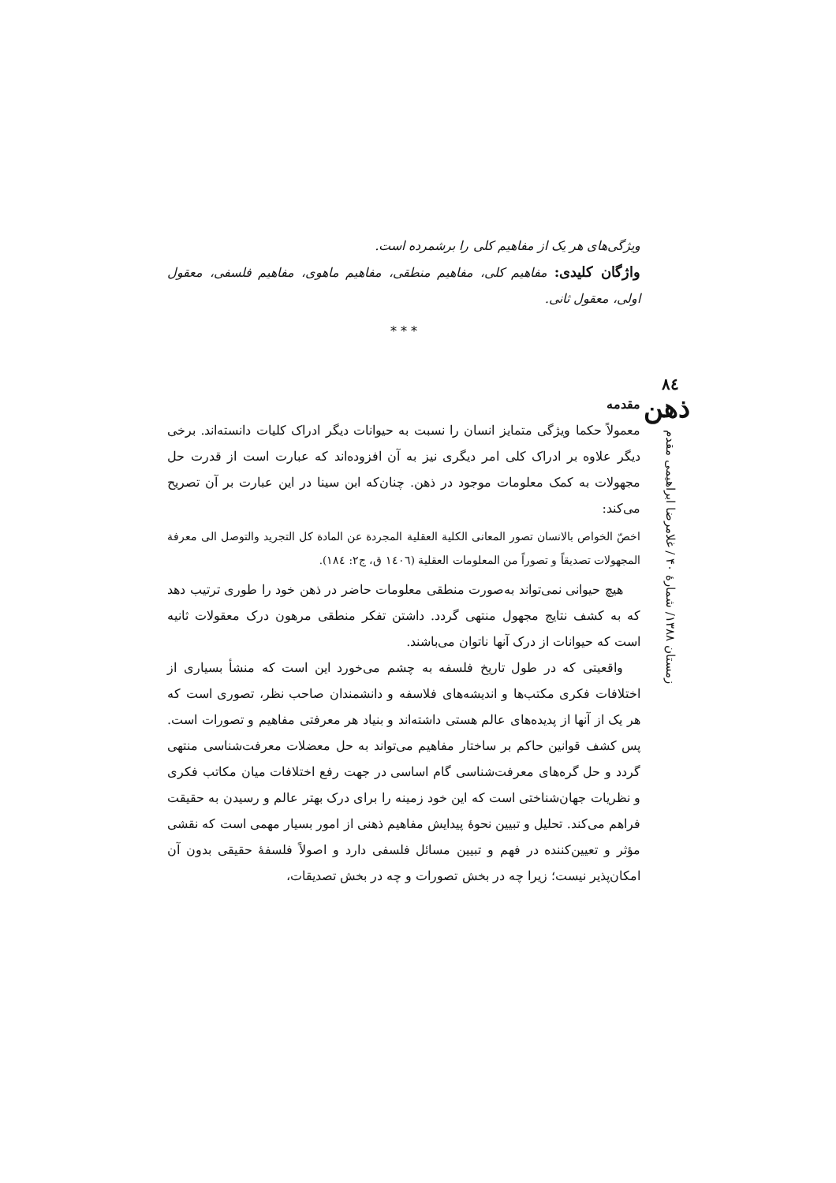٨٤
ذهن
زمستان ۱۳۸۸/ شمارهٔ ۴۰ / غلامرضا ابراهیمی مقدم
ویژگی‌های هر یک از مفاهیم کلی را برشمرده است.
واژگان کلیدی: مفاهیم کلی، مفاهیم منطقی، مفاهیم ماهوی، مفاهیم فلسفی، معقول اولی، معقول ثانی.
* * *
مقدمه
معمولاً حکما ویژگی متمایز انسان را نسبت به حیوانات دیگر ادراک کلیات دانسته‌اند. برخی دیگر علاوه بر ادراک کلی امر دیگری نیز به آن افزوده‌اند که عبارت است از قدرت حل مجهولات به کمک معلومات موجود در ذهن. چنان‌که ابن سینا در این عبارت بر آن تصریح می‌کند:
اخصّ الخواص بالانسان تصور المعانی الکلیة العقلیة المجردة عن المادة کل التجرید والتوصل الی معرفة المجهولات تصدیقاً و تصوراً من المعلومات العقلیة (١٤٠٦ ق، ج٢: ١٨٤).
هیچ حیوانی نمی‌تواند به‌صورت منطقی معلومات حاضر در ذهن خود را طوری ترتیب دهد که به کشف نتایج مجهول منتهی گردد. داشتن تفکر منطقی مرهون درک معقولات ثانیه است که حیوانات از درک آنها ناتوان می‌باشند.
واقعیتی که در طول تاریخ فلسفه به چشم می‌خورد این است که منشأ بسیاری از اختلافات فکری مکتب‌ها و اندیشه‌های فلاسفه و دانشمندان صاحب نظر، تصوری است که هر یک از آنها از پدیده‌های عالم هستی داشته‌اند و بنیاد هر معرفتی مفاهیم و تصورات است. پس کشف قوانین حاکم بر ساختار مفاهیم می‌تواند به حل معضلات معرفت‌شناسی منتهی گردد و حل گره‌های معرفت‌شناسی گام اساسی در جهت رفع اختلافات میان مکاتب فکری و نظریات جهان‌شناختی است که این خود زمینه را برای درک بهتر عالم و رسیدن به حقیقت فراهم می‌کند. تحلیل و تبیین نحوهٔ پیدایش مفاهیم ذهنی از امور بسیار مهمی است که نقشی مؤثر و تعیین‌کننده در فهم و تبیین مسائل فلسفی دارد و اصولاً فلسفهٔ حقیقی بدون آن امکان‌پذیر نیست؛ زیرا چه در بخش تصورات و چه در بخش تصدیقات،